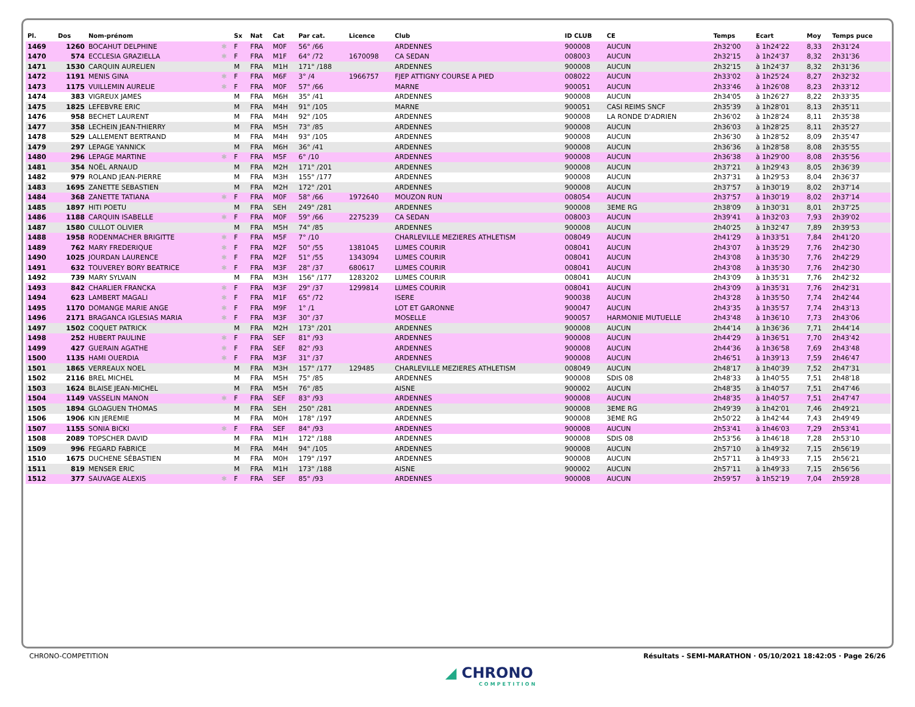| Pl. | Dos | Nom-prénom | | Sx | Nat | Cat | Par cat. | Licence | Club | ID CLUB | CE | Temps | Ecart | Moy | Temps puce |
| --- | --- | --- | --- | --- | --- | --- | --- | --- | --- | --- | --- | --- | --- | --- | --- |
| 1469 | 1260 | BOCAHUT DELPHINE | ✱ | F | FRA | M0F | 56° /66 | | ARDENNES | 900008 | AUCUN | 2h32'00 | à 1h24'22 | 8,33 | 2h31'24 |
| 1470 | 574 | ECCLESIA GRAZIELLA | ✱ | F | FRA | M1F | 64° /72 | 1670098 | CA SEDAN | 008003 | AUCUN | 2h32'15 | à 1h24'37 | 8,32 | 2h31'36 |
| 1471 | 1530 | CARQUIN AURELIEN | | M | FRA | M1H | 171° /188 | | ARDENNES | 900008 | AUCUN | 2h32'15 | à 1h24'37 | 8,32 | 2h31'36 |
| 1472 | 1191 | MENIS GINA | ✱ | F | FRA | M6F | 3° /4 | 1966757 | FJEP ATTIGNY COURSE A PIED | 008022 | AUCUN | 2h33'02 | à 1h25'24 | 8,27 | 2h32'32 |
| 1473 | 1175 | VUILLEMIN AURELIE | ✱ | F | FRA | M0F | 57° /66 | | MARNE | 900051 | AUCUN | 2h33'46 | à 1h26'08 | 8,23 | 2h33'12 |
| 1474 | 383 | VIGREUX JAMES | | M | FRA | M6H | 35° /41 | | ARDENNES | 900008 | AUCUN | 2h34'05 | à 1h26'27 | 8,22 | 2h33'35 |
| 1475 | 1825 | LEFEBVRE ERIC | | M | FRA | M4H | 91° /105 | | MARNE | 900051 | CASI REIMS SNCF | 2h35'39 | à 1h28'01 | 8,13 | 2h35'11 |
| 1476 | 958 | BECHET LAURENT | | M | FRA | M4H | 92° /105 | | ARDENNES | 900008 | LA RONDE D'ADRIEN | 2h36'02 | à 1h28'24 | 8,11 | 2h35'38 |
| 1477 | 358 | LECHEIN JEAN-THIERRY | | M | FRA | M5H | 73° /85 | | ARDENNES | 900008 | AUCUN | 2h36'03 | à 1h28'25 | 8,11 | 2h35'27 |
| 1478 | 529 | LALLEMENT BERTRAND | | M | FRA | M4H | 93° /105 | | ARDENNES | 900008 | AUCUN | 2h36'30 | à 1h28'52 | 8,09 | 2h35'47 |
| 1479 | 297 | LEPAGE YANNICK | | M | FRA | M6H | 36° /41 | | ARDENNES | 900008 | AUCUN | 2h36'36 | à 1h28'58 | 8,08 | 2h35'55 |
| 1480 | 296 | LEPAGE MARTINE | ✱ | F | FRA | M5F | 6° /10 | | ARDENNES | 900008 | AUCUN | 2h36'38 | à 1h29'00 | 8,08 | 2h35'56 |
| 1481 | 354 | NOËL ARNAUD | | M | FRA | M2H | 171° /201 | | ARDENNES | 900008 | AUCUN | 2h37'21 | à 1h29'43 | 8,05 | 2h36'39 |
| 1482 | 979 | ROLAND JEAN-PIERRE | | M | FRA | M3H | 155° /177 | | ARDENNES | 900008 | AUCUN | 2h37'31 | à 1h29'53 | 8,04 | 2h36'37 |
| 1483 | 1695 | ZANETTE SEBASTIEN | | M | FRA | M2H | 172° /201 | | ARDENNES | 900008 | AUCUN | 2h37'57 | à 1h30'19 | 8,02 | 2h37'14 |
| 1484 | 368 | ZANETTE TATIANA | ✱ | F | FRA | M0F | 58° /66 | 1972640 | MOUZON RUN | 008054 | AUCUN | 2h37'57 | à 1h30'19 | 8,02 | 2h37'14 |
| 1485 | 1897 | HITI POETU | | M | FRA | SEH | 249° /281 | | ARDENNES | 900008 | 3EME RG | 2h38'09 | à 1h30'31 | 8,01 | 2h37'25 |
| 1486 | 1188 | CARQUIN ISABELLE | ✱ | F | FRA | M0F | 59° /66 | 2275239 | CA SEDAN | 008003 | AUCUN | 2h39'41 | à 1h32'03 | 7,93 | 2h39'02 |
| 1487 | 1580 | CULLOT OLIVIER | | M | FRA | M5H | 74° /85 | | ARDENNES | 900008 | AUCUN | 2h40'25 | à 1h32'47 | 7,89 | 2h39'53 |
| 1488 | 1958 | RODENMACHER BRIGITTE | ✱ | F | FRA | M5F | 7° /10 | | CHARLEVILLE MEZIERES ATHLETISM | 008049 | AUCUN | 2h41'29 | à 1h33'51 | 7,84 | 2h41'20 |
| 1489 | 762 | MARY FREDERIQUE | ✱ | F | FRA | M2F | 50° /55 | 1381045 | LUMES COURIR | 008041 | AUCUN | 2h43'07 | à 1h35'29 | 7,76 | 2h42'30 |
| 1490 | 1025 | JOURDAN LAURENCE | ✱ | F | FRA | M2F | 51° /55 | 1343094 | LUMES COURIR | 008041 | AUCUN | 2h43'08 | à 1h35'30 | 7,76 | 2h42'29 |
| 1491 | 632 | TOUVEREY BORY BEATRICE | ✱ | F | FRA | M3F | 28° /37 | 680617 | LUMES COURIR | 008041 | AUCUN | 2h43'08 | à 1h35'30 | 7,76 | 2h42'30 |
| 1492 | 739 | MARY SYLVAIN | | M | FRA | M3H | 156° /177 | 1283202 | LUMES COURIR | 008041 | AUCUN | 2h43'09 | à 1h35'31 | 7,76 | 2h42'32 |
| 1493 | 842 | CHARLIER FRANCKA | ✱ | F | FRA | M3F | 29° /37 | 1299814 | LUMES COURIR | 008041 | AUCUN | 2h43'09 | à 1h35'31 | 7,76 | 2h42'31 |
| 1494 | 623 | LAMBERT MAGALI | ✱ | F | FRA | M1F | 65° /72 | | ISERE | 900038 | AUCUN | 2h43'28 | à 1h35'50 | 7,74 | 2h42'44 |
| 1495 | 1170 | DOMANGE MARIE ANGE | ✱ | F | FRA | M9F | 1° /1 | | LOT ET GARONNE | 900047 | AUCUN | 2h43'35 | à 1h35'57 | 7,74 | 2h43'13 |
| 1496 | 2171 | BRAGANCA IGLESIAS MARIA | ✱ | F | FRA | M3F | 30° /37 | | MOSELLE | 900057 | HARMONIE MUTUELLE | 2h43'48 | à 1h36'10 | 7,73 | 2h43'06 |
| 1497 | 1502 | COQUET PATRICK | | M | FRA | M2H | 173° /201 | | ARDENNES | 900008 | AUCUN | 2h44'14 | à 1h36'36 | 7,71 | 2h44'14 |
| 1498 | 252 | HUBERT PAULINE | ✱ | F | FRA | SEF | 81° /93 | | ARDENNES | 900008 | AUCUN | 2h44'29 | à 1h36'51 | 7,70 | 2h43'42 |
| 1499 | 427 | GUERAIN AGATHE | ✱ | F | FRA | SEF | 82° /93 | | ARDENNES | 900008 | AUCUN | 2h44'36 | à 1h36'58 | 7,69 | 2h43'48 |
| 1500 | 1135 | HAMI OUERDIA | ✱ | F | FRA | M3F | 31° /37 | | ARDENNES | 900008 | AUCUN | 2h46'51 | à 1h39'13 | 7,59 | 2h46'47 |
| 1501 | 1865 | VERREAUX NOEL | | M | FRA | M3H | 157° /177 | 129485 | CHARLEVILLE MEZIERES ATHLETISM | 008049 | AUCUN | 2h48'17 | à 1h40'39 | 7,52 | 2h47'31 |
| 1502 | 2116 | BREL MICHEL | | M | FRA | M5H | 75° /85 | | ARDENNES | 900008 | SDIS 08 | 2h48'33 | à 1h40'55 | 7,51 | 2h48'18 |
| 1503 | 1624 | BLAISE JEAN-MICHEL | | M | FRA | M5H | 76° /85 | | AISNE | 900002 | AUCUN | 2h48'35 | à 1h40'57 | 7,51 | 2h47'46 |
| 1504 | 1149 | VASSELIN MANON | ✱ | F | FRA | SEF | 83° /93 | | ARDENNES | 900008 | AUCUN | 2h48'35 | à 1h40'57 | 7,51 | 2h47'47 |
| 1505 | 1894 | GLOAGUEN THOMAS | | M | FRA | SEH | 250° /281 | | ARDENNES | 900008 | 3EME RG | 2h49'39 | à 1h42'01 | 7,46 | 2h49'21 |
| 1506 | 1906 | KIN JEREMIE | | M | FRA | M0H | 178° /197 | | ARDENNES | 900008 | 3EME RG | 2h50'22 | à 1h42'44 | 7,43 | 2h49'49 |
| 1507 | 1155 | SONIA BICKI | ✱ | F | FRA | SEF | 84° /93 | | ARDENNES | 900008 | AUCUN | 2h53'41 | à 1h46'03 | 7,29 | 2h53'41 |
| 1508 | 2089 | TOPSCHER DAVID | | M | FRA | M1H | 172° /188 | | ARDENNES | 900008 | SDIS 08 | 2h53'56 | à 1h46'18 | 7,28 | 2h53'10 |
| 1509 | 996 | FEGARD FABRICE | | M | FRA | M4H | 94° /105 | | ARDENNES | 900008 | AUCUN | 2h57'10 | à 1h49'32 | 7,15 | 2h56'19 |
| 1510 | 1675 | DUCHENE SÉBASTIEN | | M | FRA | M0H | 179° /197 | | ARDENNES | 900008 | AUCUN | 2h57'11 | à 1h49'33 | 7,15 | 2h56'21 |
| 1511 | 819 | MENSER ERIC | | M | FRA | M1H | 173° /188 | | AISNE | 900002 | AUCUN | 2h57'11 | à 1h49'33 | 7,15 | 2h56'56 |
| 1512 | 377 | SAUVAGE ALEXIS | ✱ | F | FRA | SEF | 85° /93 | | ARDENNES | 900008 | AUCUN | 2h59'57 | à 1h52'19 | 7,04 | 2h59'28 |
CHRONO-COMPETITION Résultats - SEMI-MARATHON · 05/10/2021 18:42:05 · Page 26/26
◢ CHRONO
COMPETITION